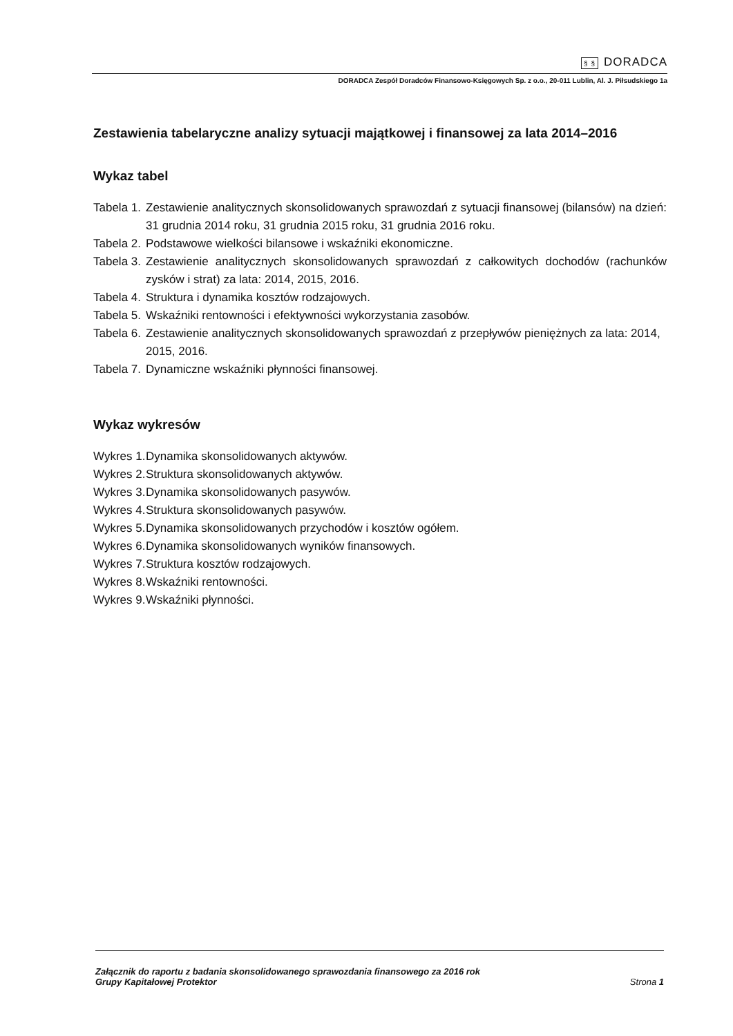§ § DORADCA
DORADCA Zespół Doradców Finansowo-Księgowych Sp. z o.o., 20-011 Lublin, Al. J. Piłsudskiego 1a
Zestawienia tabelaryczne analizy sytuacji majątkowej i finansowej za lata 2014–2016
Wykaz tabel
Tabela 1.
Zestawienie analitycznych skonsolidowanych sprawozdań z sytuacji finansowej (bilansów) na dzień: 31 grudnia 2014 roku, 31 grudnia 2015 roku, 31 grudnia 2016 roku.
Tabela 2.
Podstawowe wielkości bilansowe i wskaźniki ekonomiczne.
Tabela 3.
Zestawienie analitycznych skonsolidowanych sprawozdań z całkowitych dochodów (rachunków zysków i strat) za lata: 2014, 2015, 2016.
Tabela 4.
Struktura i dynamika kosztów rodzajowych.
Tabela 5.
Wskaźniki rentowności i efektywności wykorzystania zasobów.
Tabela 6.
Zestawienie analitycznych skonsolidowanych sprawozdań z przepływów pieniężnych za lata: 2014, 2015, 2016.
Tabela 7.
Dynamiczne wskaźniki płynności finansowej.
Wykaz wykresów
Wykres 1.
Dynamika skonsolidowanych aktywów.
Wykres 2.
Struktura skonsolidowanych aktywów.
Wykres 3.
Dynamika skonsolidowanych pasywów.
Wykres 4.
Struktura skonsolidowanych pasywów.
Wykres 5.
Dynamika skonsolidowanych przychodów i kosztów ogółem.
Wykres 6.
Dynamika skonsolidowanych wyników finansowych.
Wykres 7.
Struktura kosztów rodzajowych.
Wykres 8.
Wskaźniki rentowności.
Wykres 9.
Wskaźniki płynności.
Załącznik do raportu z badania skonsolidowanego sprawozdania finansowego za 2016 rok
Grupy Kapitałowej Protektor
Strona 1